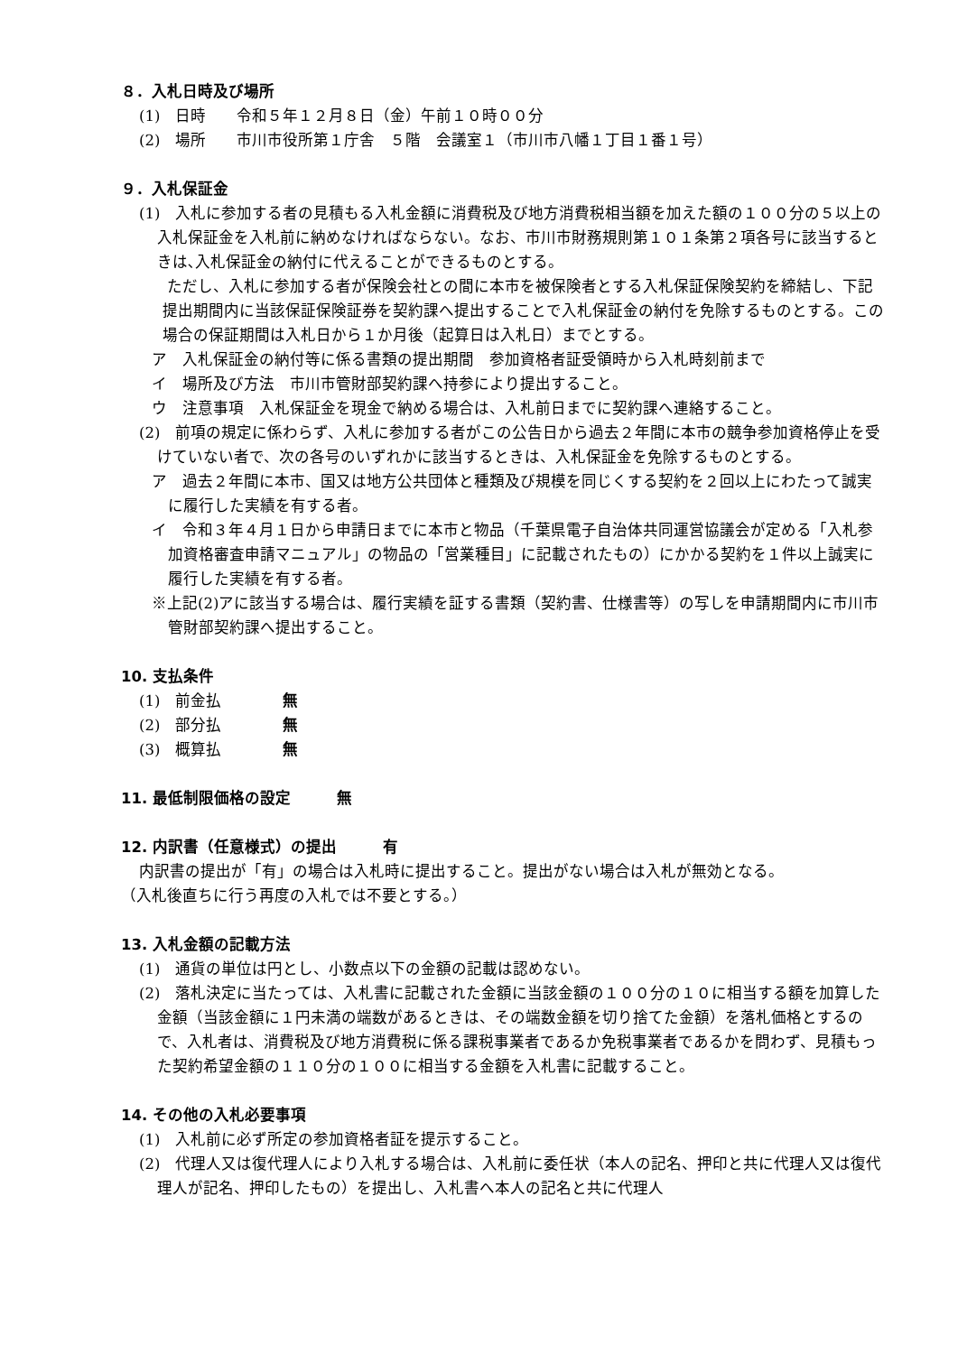８．入札日時及び場所
(1)　日時　　令和５年１２月８日（金）午前１０時００分
(2)　場所　　市川市役所第１庁舎　５階　会議室１（市川市八幡１丁目１番１号）
９．入札保証金
(1)　入札に参加する者の見積もる入札金額に消費税及び地方消費税相当額を加えた額の１００分の５以上の入札保証金を入札前に納めなければならない。なお、市川市財務規則第１０１条第２項各号に該当するときは､入札保証金の納付に代えることができるものとする。
　ただし、入札に参加する者が保険会社との間に本市を被保険者とする入札保証保険契約を締結し、下記提出期間内に当該保証保険証券を契約課へ提出することで入札保証金の納付を免除するものとする。この場合の保証期間は入札日から１か月後（起算日は入札日）までとする。
ア　入札保証金の納付等に係る書類の提出期間　参加資格者証受領時から入札時刻前まで
イ　場所及び方法　市川市管財部契約課へ持参により提出すること。
ウ　注意事項　入札保証金を現金で納める場合は、入札前日までに契約課へ連絡すること。
(2)　前項の規定に係わらず、入札に参加する者がこの公告日から過去２年間に本市の競争参加資格停止を受けていない者で、次の各号のいずれかに該当するときは、入札保証金を免除するものとする。
ア　過去２年間に本市、国又は地方公共団体と種類及び規模を同じくする契約を２回以上にわたって誠実に履行した実績を有する者。
イ　令和３年４月１日から申請日までに本市と物品（千葉県電子自治体共同運営協議会が定める「入札参加資格審査申請マニュアル」の物品の「営業種目」に記載されたもの）にかかる契約を１件以上誠実に履行した実績を有する者。
※上記(2)アに該当する場合は、履行実績を証する書類（契約書、仕様書等）の写しを申請期間内に市川市管財部契約課へ提出すること。
10. 支払条件
(1)　前金払　　　　無
(2)　部分払　　　　無
(3)　概算払　　　　無
11. 最低制限価格の設定　　　無
12. 内訳書（任意様式）の提出　　　有
内訳書の提出が「有」の場合は入札時に提出すること。提出がない場合は入札が無効となる。
（入札後直ちに行う再度の入札では不要とする。）
13. 入札金額の記載方法
(1)　通貨の単位は円とし、小数点以下の金額の記載は認めない。
(2)　落札決定に当たっては、入札書に記載された金額に当該金額の１００分の１０に相当する額を加算した金額（当該金額に１円未満の端数があるときは、その端数金額を切り捨てた金額）を落札価格とするので、入札者は、消費税及び地方消費税に係る課税事業者であるか免税事業者であるかを問わず、見積もった契約希望金額の１１０分の１００に相当する金額を入札書に記載すること。
14. その他の入札必要事項
(1)　入札前に必ず所定の参加資格者証を提示すること。
(2)　代理人又は復代理人により入札する場合は、入札前に委任状（本人の記名、押印と共に代理人又は復代理人が記名、押印したもの）を提出し、入札書へ本人の記名と共に代理人